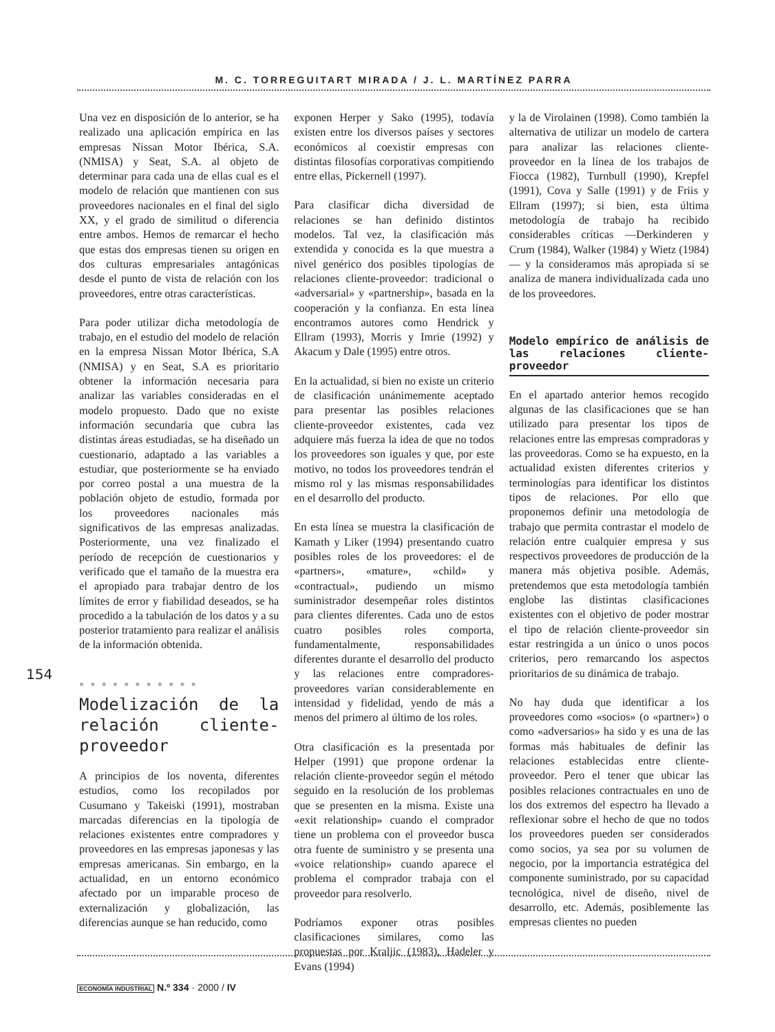M. C. TORREGUITART MIRADA / J. L. MARTÍNEZ PARRA
Una vez en disposición de lo anterior, se ha realizado una aplicación empírica en las empresas Nissan Motor Ibérica, S.A. (NMISA) y Seat, S.A. al objeto de determinar para cada una de ellas cual es el modelo de relación que mantienen con sus proveedores nacionales en el final del siglo XX, y el grado de similitud o diferencia entre ambos. Hemos de remarcar el hecho que estas dos empresas tienen su origen en dos culturas empresariales antagónicas desde el punto de vista de relación con los proveedores, entre otras características.
Para poder utilizar dicha metodología de trabajo, en el estudio del modelo de relación en la empresa Nissan Motor Ibérica, S.A (NMISA) y en Seat, S.A es prioritario obtener la información necesaria para analizar las variables consideradas en el modelo propuesto. Dado que no existe información secundaria que cubra las distintas áreas estudiadas, se ha diseñado un cuestionario, adaptado a las variables a estudiar, que posteriormente se ha enviado por correo postal a una muestra de la población objeto de estudio, formada por los proveedores nacionales más significativos de las empresas analizadas. Posteriormente, una vez finalizado el período de recepción de cuestionarios y verificado que el tamaño de la muestra era el apropiado para trabajar dentro de los límites de error y fiabilidad deseados, se ha procedido a la tabulación de los datos y a su posterior tratamiento para realizar el análisis de la información obtenida.
● ● ● ● ● ● ● ● ● ● ●
Modelización de la relación cliente-proveedor
A principios de los noventa, diferentes estudios, como los recopilados por Cusumano y Takeiski (1991), mostraban marcadas diferencias en la tipología de relaciones existentes entre compradores y proveedores en las empresas japonesas y las empresas americanas. Sin embargo, en la actualidad, en un entorno económico afectado por un imparable proceso de externalización y globalización, las diferencias aunque se han reducido, como
exponen Herper y Sako (1995), todavía existen entre los diversos países y sectores económicos al coexistir empresas con distintas filosofías corporativas compitiendo entre ellas, Pickernell (1997).
Para clasificar dicha diversidad de relaciones se han definido distintos modelos. Tal vez, la clasificación más extendida y conocida es la que muestra a nivel genérico dos posibles tipologías de relaciones cliente-proveedor: tradicional o «adversarial» y «partnership», basada en la cooperación y la confianza. En esta línea encontramos autores como Hendrick y Ellram (1993), Morris y Imrie (1992) y Akacum y Dale (1995) entre otros.
En la actualidad, si bien no existe un criterio de clasificación unánimemente aceptado para presentar las posibles relaciones cliente-proveedor existentes, cada vez adquiere más fuerza la idea de que no todos los proveedores son iguales y que, por este motivo, no todos los proveedores tendrán el mismo rol y las mismas responsabilidades en el desarrollo del producto.
En esta línea se muestra la clasificación de Kamath y Liker (1994) presentando cuatro posibles roles de los proveedores: el de «partners», «mature», «child» y «contractual», pudiendo un mismo suministrador desempeñar roles distintos para clientes diferentes. Cada uno de estos cuatro posibles roles comporta, fundamentalmente, responsabilidades diferentes durante el desarrollo del producto y las relaciones entre compradores-proveedores varían considerablemente en intensidad y fidelidad, yendo de más a menos del primero al último de los roles.
Otra clasificación es la presentada por Helper (1991) que propone ordenar la relación cliente-proveedor según el método seguido en la resolución de los problemas que se presenten en la misma. Existe una «exit relationship» cuando el comprador tiene un problema con el proveedor busca otra fuente de suministro y se presenta una «voice relationship» cuando aparece el problema el comprador trabaja con el proveedor para resolverlo.
Podríamos exponer otras posibles clasificaciones similares, como las propuestas por Kraljic (1983), Hadeler y Evans (1994)
y la de Virolainen (1998). Como también la alternativa de utilizar un modelo de cartera para analizar las relaciones cliente-proveedor en la línea de los trabajos de Fiocca (1982), Turnbull (1990), Krepfel (1991), Cova y Salle (1991) y de Friis y Ellram (1997); si bien, esta última metodología de trabajo ha recibido considerables críticas —Derkinderen y Crum (1984), Walker (1984) y Wietz (1984)— y la consideramos más apropiada si se analiza de manera individualizada cada uno de los proveedores.
Modelo empírico de análisis de las relaciones cliente-proveedor
En el apartado anterior hemos recogido algunas de las clasificaciones que se han utilizado para presentar los tipos de relaciones entre las empresas compradoras y las proveedoras. Como se ha expuesto, en la actualidad existen diferentes criterios y terminologías para identificar los distintos tipos de relaciones. Por ello que proponemos definir una metodología de trabajo que permita contrastar el modelo de relación entre cualquier empresa y sus respectivos proveedores de producción de la manera más objetiva posible. Además, pretendemos que esta metodología también englobe las distintas clasificaciones existentes con el objetivo de poder mostrar el tipo de relación cliente-proveedor sin estar restringida a un único o unos pocos criterios, pero remarcando los aspectos prioritarios de su dinámica de trabajo.
No hay duda que identificar a los proveedores como «socios» (o «partner») o como «adversarios» ha sido y es una de las formas más habituales de definir las relaciones establecidas entre cliente-proveedor. Pero el tener que ubicar las posibles relaciones contractuales en uno de los dos extremos del espectro ha llevado a reflexionar sobre el hecho de que no todos los proveedores pueden ser considerados como socios, ya sea por su volumen de negocio, por la importancia estratégica del componente suministrado, por su capacidad tecnológica, nivel de diseño, nivel de desarrollo, etc. Además, posiblemente las empresas clientes no pueden
154
ECONOMÍA INDUSTRIAL N.º 334 · 2000 / IV